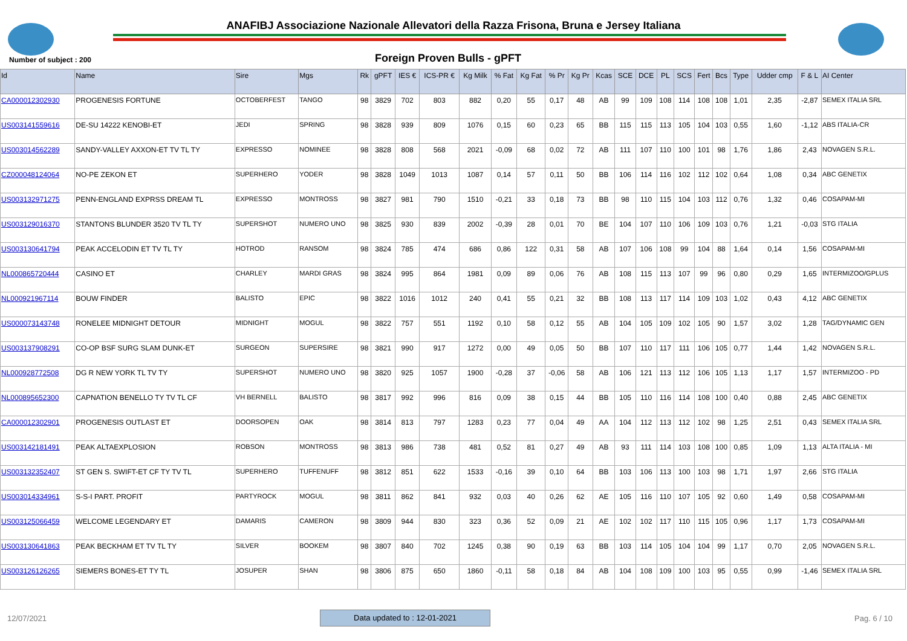ANAFIBJ Associazione Nazionale Allevatori della Razza Frisona, Bruna e Jersey Italiana
Number of subject : 200
Foreign Proven Bulls - gPFT
| Id | Name | Sire | Mgs | Rk | gPFT | IES € | ICS-PR € | Kg Milk | % Fat | Kg Fat | % Pr | Kg Pr | Kcas | SCE | DCE | PL | SCS | Fert | Bcs | Type | Udder cmp | F & L | AI Center |
| --- | --- | --- | --- | --- | --- | --- | --- | --- | --- | --- | --- | --- | --- | --- | --- | --- | --- | --- | --- | --- | --- | --- | --- |
| CA000012302930 | PROGENESIS FORTUNE | OCTOBERFEST | TANGO | 98 | 3829 | 702 | 803 | 882 | 0,20 | 55 | 0,17 | 48 | AB | 99 | 109 | 108 | 114 | 108 | 108 | 1,01 | 2,35 | -2,87 | SEMEX ITALIA SRL |
| US003141559616 | DE-SU 14222 KENOBI-ET | JEDI | SPRING | 98 | 3828 | 939 | 809 | 1076 | 0,15 | 60 | 0,23 | 65 | BB | 115 | 115 | 113 | 105 | 104 | 103 | 0,55 | 1,60 | -1,12 | ABS ITALIA-CR |
| US003014562289 | SANDY-VALLEY AXXON-ET TV TL TY | EXPRESSO | NOMINEE | 98 | 3828 | 808 | 568 | 2021 | -0,09 | 68 | 0,02 | 72 | AB | 111 | 107 | 110 | 100 | 101 | 98 | 1,76 | 1,86 | 2,43 | NOVAGEN S.R.L. |
| CZ000048124064 | NO-PE ZEKON ET | SUPERHERO | YODER | 98 | 3828 | 1049 | 1013 | 1087 | 0,14 | 57 | 0,11 | 50 | BB | 106 | 114 | 116 | 102 | 112 | 102 | 0,64 | 1,08 | 0,34 | ABC GENETIX |
| US003132971275 | PENN-ENGLAND EXPRSS DREAM TL | EXPRESSO | MONTROSS | 98 | 3827 | 981 | 790 | 1510 | -0,21 | 33 | 0,18 | 73 | BB | 98 | 110 | 115 | 104 | 103 | 112 | 0,76 | 1,32 | 0,46 | COSAPAM-MI |
| US003129016370 | STANTONS BLUNDER 3520 TV TL TY | SUPERSHOT | NUMERO UNO | 98 | 3825 | 930 | 839 | 2002 | -0,39 | 28 | 0,01 | 70 | BE | 104 | 107 | 110 | 106 | 109 | 103 | 0,76 | 1,21 | -0,03 | STG ITALIA |
| US003130641794 | PEAK ACCELODIN ET TV TL TY | HOTROD | RANSOM | 98 | 3824 | 785 | 474 | 686 | 0,86 | 122 | 0,31 | 58 | AB | 107 | 106 | 108 | 99 | 104 | 88 | 1,64 | 0,14 | 1,56 | COSAPAM-MI |
| NL000865720444 | CASINO ET | CHARLEY | MARDI GRAS | 98 | 3824 | 995 | 864 | 1981 | 0,09 | 89 | 0,06 | 76 | AB | 108 | 115 | 113 | 107 | 99 | 96 | 0,80 | 0,29 | 1,65 | INTERMIZOO/GPLUS |
| NL000921967114 | BOUW FINDER | BALISTO | EPIC | 98 | 3822 | 1016 | 1012 | 240 | 0,41 | 55 | 0,21 | 32 | BB | 108 | 113 | 117 | 114 | 109 | 103 | 1,02 | 0,43 | 4,12 | ABC GENETIX |
| US000073143748 | RONELEE MIDNIGHT DETOUR | MIDNIGHT | MOGUL | 98 | 3822 | 757 | 551 | 1192 | 0,10 | 58 | 0,12 | 55 | AB | 104 | 105 | 109 | 102 | 105 | 90 | 1,57 | 3,02 | 1,28 | TAG/DYNAMIC GEN |
| US003137908291 | CO-OP BSF SURG SLAM DUNK-ET | SURGEON | SUPERSIRE | 98 | 3821 | 990 | 917 | 1272 | 0,00 | 49 | 0,05 | 50 | BB | 107 | 110 | 117 | 111 | 106 | 105 | 0,77 | 1,44 | 1,42 | NOVAGEN S.R.L. |
| NL000928772508 | DG R NEW YORK TL TV TY | SUPERSHOT | NUMERO UNO | 98 | 3820 | 925 | 1057 | 1900 | -0,28 | 37 | -0,06 | 58 | AB | 106 | 121 | 113 | 112 | 106 | 105 | 1,13 | 1,17 | 1,57 | INTERMIZOO - PD |
| NL000895652300 | CAPNATION BENELLO TY TV TL CF | VH BERNELL | BALISTO | 98 | 3817 | 992 | 996 | 816 | 0,09 | 38 | 0,15 | 44 | BB | 105 | 110 | 116 | 114 | 108 | 100 | 0,40 | 0,88 | 2,45 | ABC GENETIX |
| CA000012302901 | PROGENESIS OUTLAST ET | DOORSOPEN | OAK | 98 | 3814 | 813 | 797 | 1283 | 0,23 | 77 | 0,04 | 49 | AA | 104 | 112 | 113 | 112 | 102 | 98 | 1,25 | 2,51 | 0,43 | SEMEX ITALIA SRL |
| US003142181491 | PEAK ALTAEXPLOSION | ROBSON | MONTROSS | 98 | 3813 | 986 | 738 | 481 | 0,52 | 81 | 0,27 | 49 | AB | 93 | 111 | 114 | 103 | 108 | 100 | 0,85 | 1,09 | 1,13 | ALTA ITALIA - MI |
| US003132352407 | ST GEN S. SWIFT-ET CF TY TV TL | SUPERHERO | TUFFENUFF | 98 | 3812 | 851 | 622 | 1533 | -0,16 | 39 | 0,10 | 64 | BB | 103 | 106 | 113 | 100 | 103 | 98 | 1,71 | 1,97 | 2,66 | STG ITALIA |
| US003014334961 | S-S-I PART. PROFIT | PARTYROCK | MOGUL | 98 | 3811 | 862 | 841 | 932 | 0,03 | 40 | 0,26 | 62 | AE | 105 | 116 | 110 | 107 | 105 | 92 | 0,60 | 1,49 | 0,58 | COSAPAM-MI |
| US003125066459 | WELCOME LEGENDARY ET | DAMARIS | CAMERON | 98 | 3809 | 944 | 830 | 323 | 0,36 | 52 | 0,09 | 21 | AE | 102 | 102 | 117 | 110 | 115 | 105 | 0,96 | 1,17 | 1,73 | COSAPAM-MI |
| US003130641863 | PEAK BECKHAM ET TV TL TY | SILVER | BOOKEM | 98 | 3807 | 840 | 702 | 1245 | 0,38 | 90 | 0,19 | 63 | BB | 103 | 114 | 105 | 104 | 104 | 99 | 1,17 | 0,70 | 2,05 | NOVAGEN S.R.L. |
| US003126126265 | SIEMERS BONES-ET TY TL | JOSUPER | SHAN | 98 | 3806 | 875 | 650 | 1860 | -0,11 | 58 | 0,18 | 84 | AB | 104 | 108 | 109 | 100 | 103 | 95 | 0,55 | 0,99 | -1,46 | SEMEX ITALIA SRL |
12/07/2021 Data updated to : 12-01-2021 Pag. 6 / 10